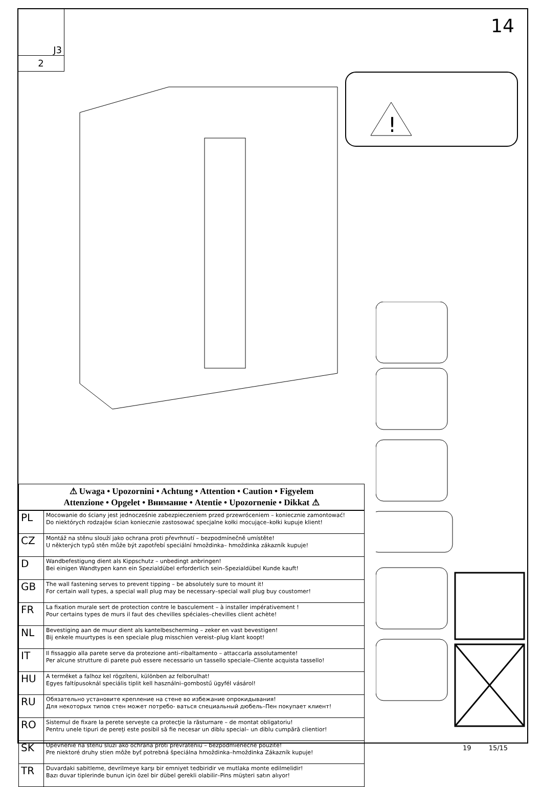J3
2
14
!
⚠ Uwaga • Upozornini • Achtung • Attention • Caution • Figyelem
Attenzione • Opgelet • Внимание • Atentie • Upozornenie • Dikkat ⚠
| PL | Mocowanie do ściany jest jednocześnie zabezpieczeniem przed przewróceniem – koniecznie zamontować! Do niektórych rodzajów ścian koniecznie zastosować specjalne kołki mocujące–kołki kupuje klient! |
| CZ | Montáž na stěnu slouží jako ochrana proti převrhnutí – bezpodmínečně umístěte! U některých typů stěn může být zapotřebí speciální hmoždinka– hmoždinka zákazník kupuje! |
| D | Wandbefestigung dient als Kippschutz – unbedingt anbringen! Bei einigen Wandtypen kann ein Spezialdübel erforderlich sein–Spezialdübel Kunde kauft! |
| GB | The wall fastening serves to prevent tipping – be absolutely sure to mount it! For certain wall types, a special wall plug may be necessary–special wall plug buy coustomer! |
| FR | La fixation murale sert de protection contre le basculement – à installer impérativement ! Pour certains types de murs il faut des chevilles spéciales–chevilles client achète! |
| NL | Bevestiging aan de muur dient als kantelbescherming – zeker en vast bevestigen! Bij enkele muurtypes is een speciale plug misschien vereist–plug klant koopt! |
| IT | Il fissaggio alla parete serve da protezione anti–ribaltamento – attaccarla assolutamente! Per alcune strutture di parete può essere necessario un tassello speciale–Cliente acquista tassello! |
| HU | A terméket a falhoz kel rögzíteni, különben az felborulhat! Egyes faltípusoknál speciális tiplit kell használni–gombostű ügyfél vásárol! |
| RU | Обязательно установите крепление на стене во избежание опрокидывания! Для некоторых типов стен может потребо- ваться специальный дюбель–Пен покупает клиент! |
| RO | Sistemul de fixare la perete serveşte ca protecţie la răsturnare – de montat obligatoriu! Pentru unele tipuri de pereţi este posibil să fie necesar un diblu special– un diblu cumpără clientior! |
| SK | Upevnenie na stenu slúži ako ochrana proti prevráteniu – bezpodmienečne použite! Pre niektoré druhy stien môže byť potrebná špeciálna hmoždinka–hmoždinka Zákazník kupuje! |
| TR | Duvardaki sabitleme, devrilmeye karşı bir emniyet tedbiridir ve mutlaka monte edilmelidir! Bazı duvar tiplerinde bunun için özel bir dübel gerekli olabilir–Pins müşteri satın alıyor! |
19 15/15